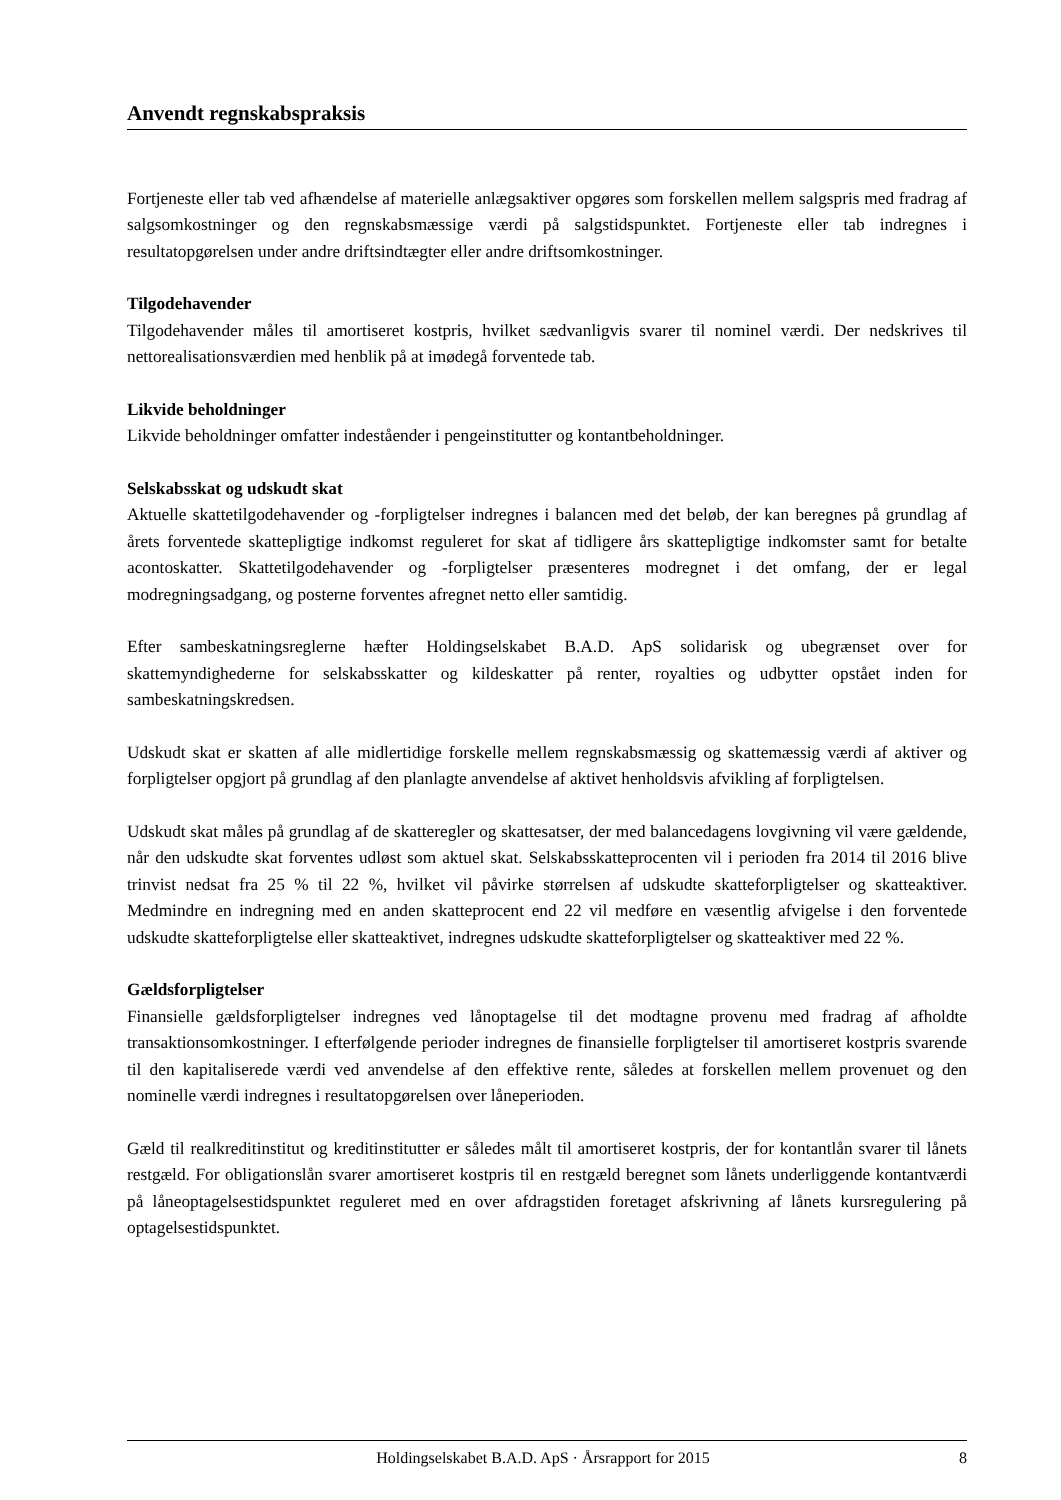Anvendt regnskabspraksis
Fortjeneste eller tab ved afhændelse af materielle anlægsaktiver opgøres som forskellen mellem salgspris med fradrag af salgsomkostninger og den regnskabsmæssige værdi på salgstidspunktet. Fortjeneste eller tab indregnes i resultatopgørelsen under andre driftsindtægter eller andre driftsomkostninger.
Tilgodehavender
Tilgodehavender måles til amortiseret kostpris, hvilket sædvanligvis svarer til nominel værdi. Der nedskrives til nettorealisationsværdien med henblik på at imødegå forventede tab.
Likvide beholdninger
Likvide beholdninger omfatter indeståender i pengeinstitutter og kontantbeholdninger.
Selskabsskat og udskudt skat
Aktuelle skattetilgodehavender og -forpligtelser indregnes i balancen med det beløb, der kan beregnes på grundlag af årets forventede skattepligtige indkomst reguleret for skat af tidligere års skattepligtige indkomster samt for betalte acontoskatter. Skattetilgodehavender og -forpligtelser præsenteres modregnet i det omfang, der er legal modregningsadgang, og posterne forventes afregnet netto eller samtidig.
Efter sambeskatningsreglerne hæfter Holdingselskabet B.A.D. ApS solidarisk og ubegrænset over for skattemyndighederne for selskabsskatter og kildeskatter på renter, royalties og udbytter opstået inden for sambeskatningskredsen.
Udskudt skat er skatten af alle midlertidige forskelle mellem regnskabsmæssig og skattemæssig værdi af aktiver og forpligtelser opgjort på grundlag af den planlagte anvendelse af aktivet henholdsvis afvikling af forpligtelsen.
Udskudt skat måles på grundlag af de skatteregler og skattesatser, der med balancedagens lovgivning vil være gældende, når den udskudte skat forventes udløst som aktuel skat. Selskabsskatteprocenten vil i perioden fra 2014 til 2016 blive trinvist nedsat fra 25 % til 22 %, hvilket vil påvirke størrelsen af udskudte skatteforpligtelser og skatteaktiver. Medmindre en indregning med en anden skatteprocent end 22 vil medføre en væsentlig afvigelse i den forventede udskudte skatteforpligtelse eller skatteaktivet, indregnes udskudte skatteforpligtelser og skatteaktiver med 22 %.
Gældsforpligtelser
Finansielle gældsforpligtelser indregnes ved lånoptagelse til det modtagne provenu med fradrag af afholdte transaktionsomkostninger. I efterfølgende perioder indregnes de finansielle forpligtelser til amortiseret kostpris svarende til den kapitaliserede værdi ved anvendelse af den effektive rente, således at forskellen mellem provenuet og den nominelle værdi indregnes i resultatopgørelsen over låneperioden.
Gæld til realkreditinstitut og kreditinstitutter er således målt til amortiseret kostpris, der for kontantlån svarer til lånets restgæld. For obligationslån svarer amortiseret kostpris til en restgæld beregnet som lånets underliggende kontantværdi på låneoptagelsestidspunktet reguleret med en over afdragstiden foretaget afskrivning af lånets kursregulering på optagelsestidspunktet.
Holdingselskabet B.A.D. ApS · Årsrapport for 2015 8